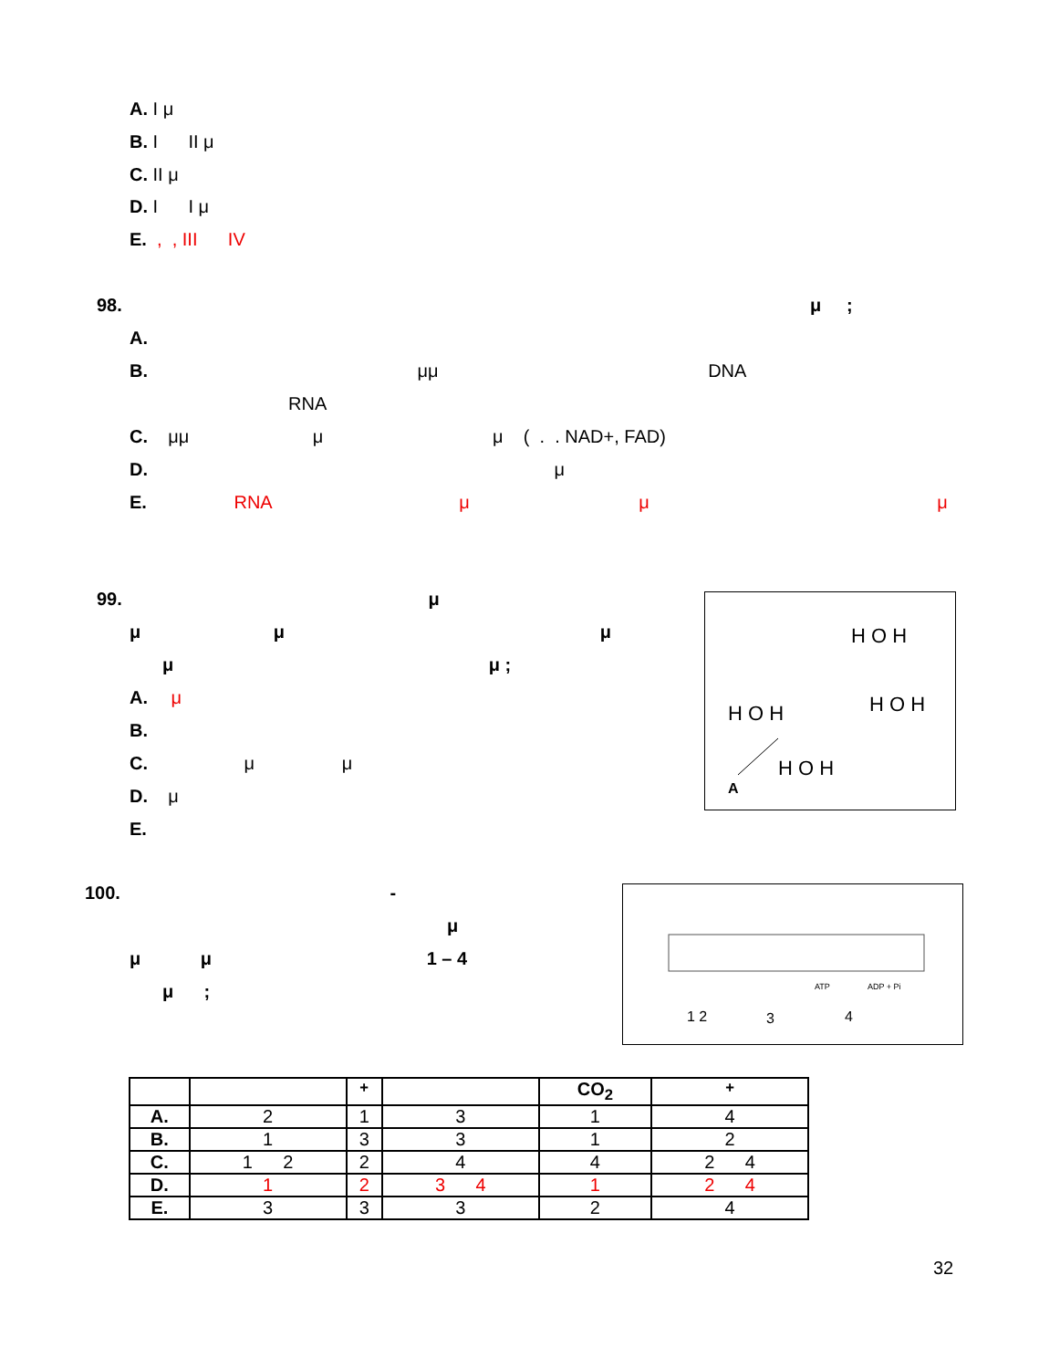A. I μ
B. I II μ
C. II μ
D. I I μ
E. , , III IV
98. μ ;
A.
B. μμ DNA
RNA
C. μμ μ μ ( . . NAD+, FAD)
D. μ
E. RNA μ μ μ
99. μ
μ μ μ
μ μ ;
A. μ
B.
C. μ μ
D. μ
E.
H O H
H O H
H O H
H O H
A
100. -
μ
μ μ 1 – 4
μ ;
1 2
3
4
ATP
ADP + Pi
| | | <sup>+</sup> | | CO<sub>2</sub> | <sup>+</sup> |
| --- | --- | --- | --- | --- | --- |
| A. | 2 | 1 | 3 | 1 | 4 |
| B. | 1 | 3 | 3 | 1 | 2 |
| C. | 1 2 | 2 | 4 | 4 | 2 4 |
| D. | 1 | 2 | 3 4 | 1 | 2 4 |
| E. | 3 | 3 | 3 | 2 | 4 |
32